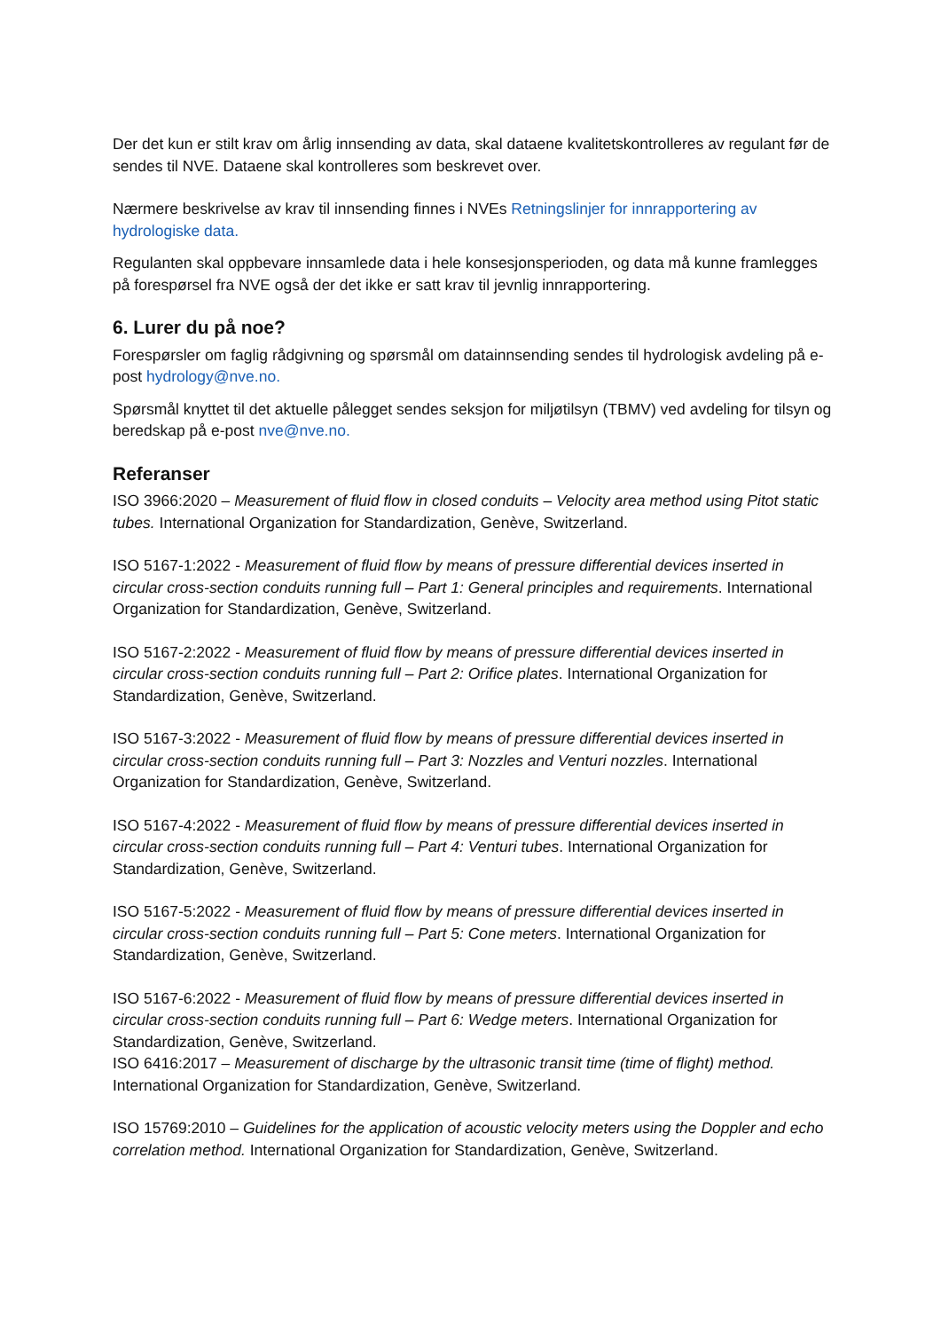Der det kun er stilt krav om årlig innsending av data, skal dataene kvalitetskontrolleres av regulant før de sendes til NVE. Dataene skal kontrolleres som beskrevet over.
Nærmere beskrivelse av krav til innsending finnes i NVEs Retningslinjer for innrapportering av hydrologiske data.
Regulanten skal oppbevare innsamlede data i hele konsesjonsperioden, og data må kunne framlegges på forespørsel fra NVE også der det ikke er satt krav til jevnlig innrapportering.
6. Lurer du på noe?
Forespørsler om faglig rådgivning og spørsmål om datainnsending sendes til hydrologisk avdeling på e-post hydrology@nve.no.
Spørsmål knyttet til det aktuelle pålegget sendes seksjon for miljøtilsyn (TBMV) ved avdeling for tilsyn og beredskap på e-post nve@nve.no.
Referanser
ISO 3966:2020 – Measurement of fluid flow in closed conduits – Velocity area method using Pitot static tubes. International Organization for Standardization, Genève, Switzerland.
ISO 5167-1:2022 - Measurement of fluid flow by means of pressure differential devices inserted in circular cross-section conduits running full – Part 1: General principles and requirements. International Organization for Standardization, Genève, Switzerland.
ISO 5167-2:2022 - Measurement of fluid flow by means of pressure differential devices inserted in circular cross-section conduits running full – Part 2: Orifice plates. International Organization for Standardization, Genève, Switzerland.
ISO 5167-3:2022 - Measurement of fluid flow by means of pressure differential devices inserted in circular cross-section conduits running full – Part 3: Nozzles and Venturi nozzles. International Organization for Standardization, Genève, Switzerland.
ISO 5167-4:2022 - Measurement of fluid flow by means of pressure differential devices inserted in circular cross-section conduits running full – Part 4: Venturi tubes. International Organization for Standardization, Genève, Switzerland.
ISO 5167-5:2022 - Measurement of fluid flow by means of pressure differential devices inserted in circular cross-section conduits running full – Part 5: Cone meters. International Organization for Standardization, Genève, Switzerland.
ISO 5167-6:2022 - Measurement of fluid flow by means of pressure differential devices inserted in circular cross-section conduits running full – Part 6: Wedge meters. International Organization for Standardization, Genève, Switzerland.
ISO 6416:2017 – Measurement of discharge by the ultrasonic transit time (time of flight) method. International Organization for Standardization, Genève, Switzerland.
ISO 15769:2010 – Guidelines for the application of acoustic velocity meters using the Doppler and echo correlation method. International Organization for Standardization, Genève, Switzerland.